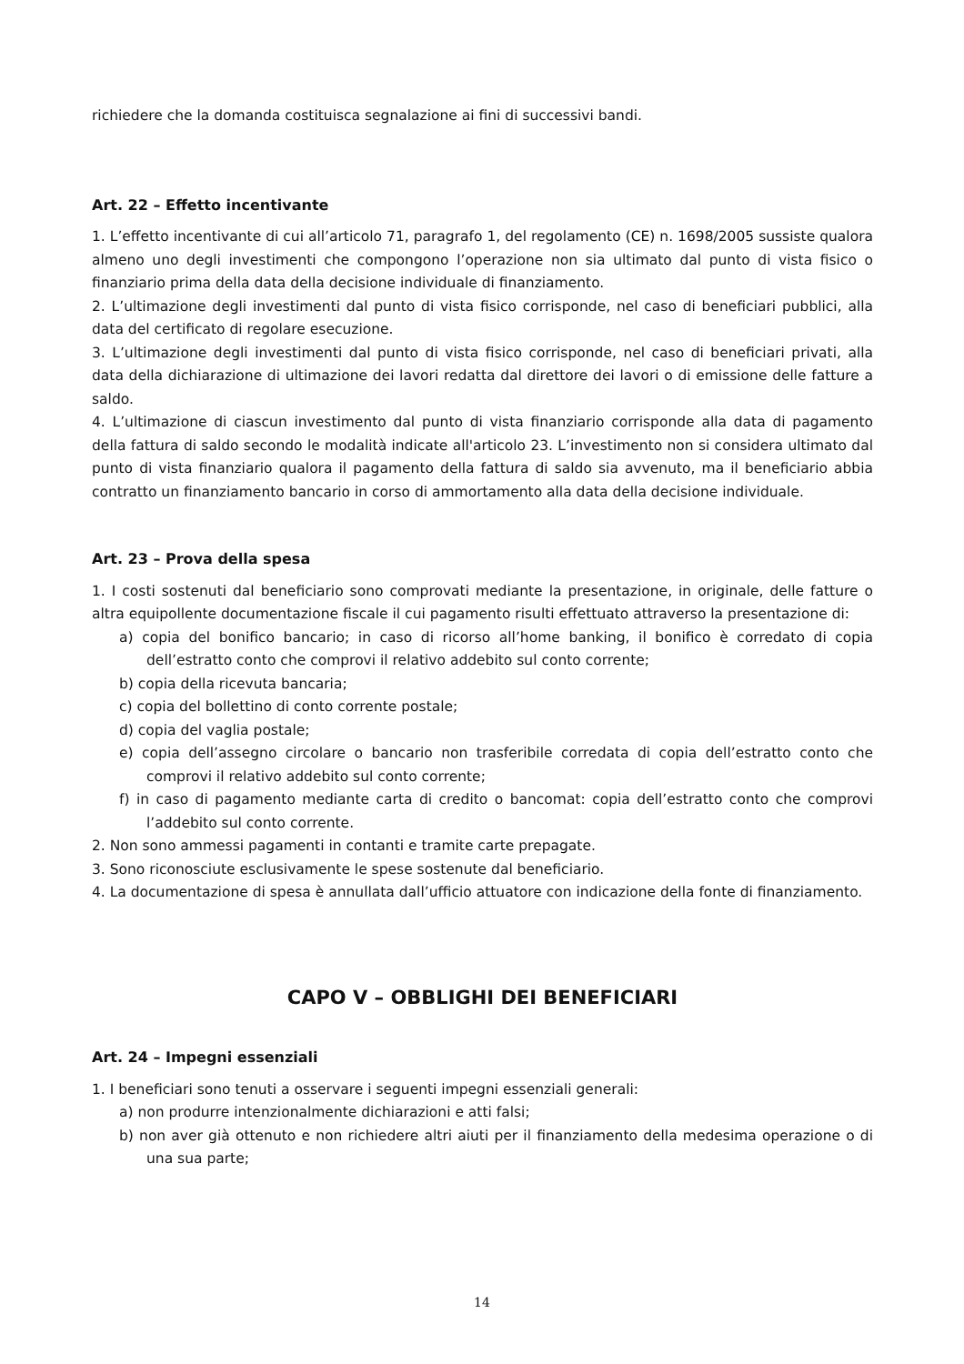richiedere che la domanda costituisca segnalazione ai fini di successivi bandi.
Art. 22 – Effetto incentivante
1. L’effetto incentivante di cui all’articolo 71, paragrafo 1, del regolamento (CE) n. 1698/2005 sussiste qualora almeno uno degli investimenti che compongono l’operazione non sia ultimato dal punto di vista fisico o finanziario prima della data della decisione individuale di finanziamento.
2. L’ultimazione degli investimenti dal punto di vista fisico corrisponde, nel caso di beneficiari pubblici, alla data del certificato di regolare esecuzione.
3. L’ultimazione degli investimenti dal punto di vista fisico corrisponde, nel caso di beneficiari privati, alla data della dichiarazione di ultimazione dei lavori redatta dal direttore dei lavori o di emissione delle fatture a saldo.
4. L’ultimazione di ciascun investimento dal punto di vista finanziario corrisponde alla data di pagamento della fattura di saldo secondo le modalità indicate all'articolo 23. L’investimento non si considera ultimato dal punto di vista finanziario qualora il pagamento della fattura di saldo sia avvenuto, ma il beneficiario abbia contratto un finanziamento bancario in corso di ammortamento alla data della decisione individuale.
Art. 23 – Prova della spesa
1. I costi sostenuti dal beneficiario sono comprovati mediante la presentazione, in originale, delle fatture o altra equipollente documentazione fiscale il cui pagamento risulti effettuato attraverso la presentazione di:
a) copia del bonifico bancario; in caso di ricorso all’home banking, il bonifico è corredato di copia dell’estratto conto che comprovi il relativo addebito sul conto corrente;
b) copia della ricevuta bancaria;
c) copia del bollettino di conto corrente postale;
d) copia del vaglia postale;
e) copia dell’assegno circolare o bancario non trasferibile corredata di copia dell’estratto conto che comprovi il relativo addebito sul conto corrente;
f) in caso di pagamento mediante carta di credito o bancomat: copia dell’estratto conto che comprovi l’addebito sul conto corrente.
2. Non sono ammessi pagamenti in contanti e tramite carte prepagate.
3. Sono riconosciute esclusivamente le spese sostenute dal beneficiario.
4. La documentazione di spesa è annullata dall’ufficio attuatore con indicazione della fonte di finanziamento.
CAPO V – OBBLIGHI DEI BENEFICIARI
Art. 24 – Impegni essenziali
1. I beneficiari sono tenuti a osservare i seguenti impegni essenziali generali:
a) non produrre intenzionalmente dichiarazioni e atti falsi;
b) non aver già ottenuto e non richiedere altri aiuti per il finanziamento della medesima operazione o di una sua parte;
14